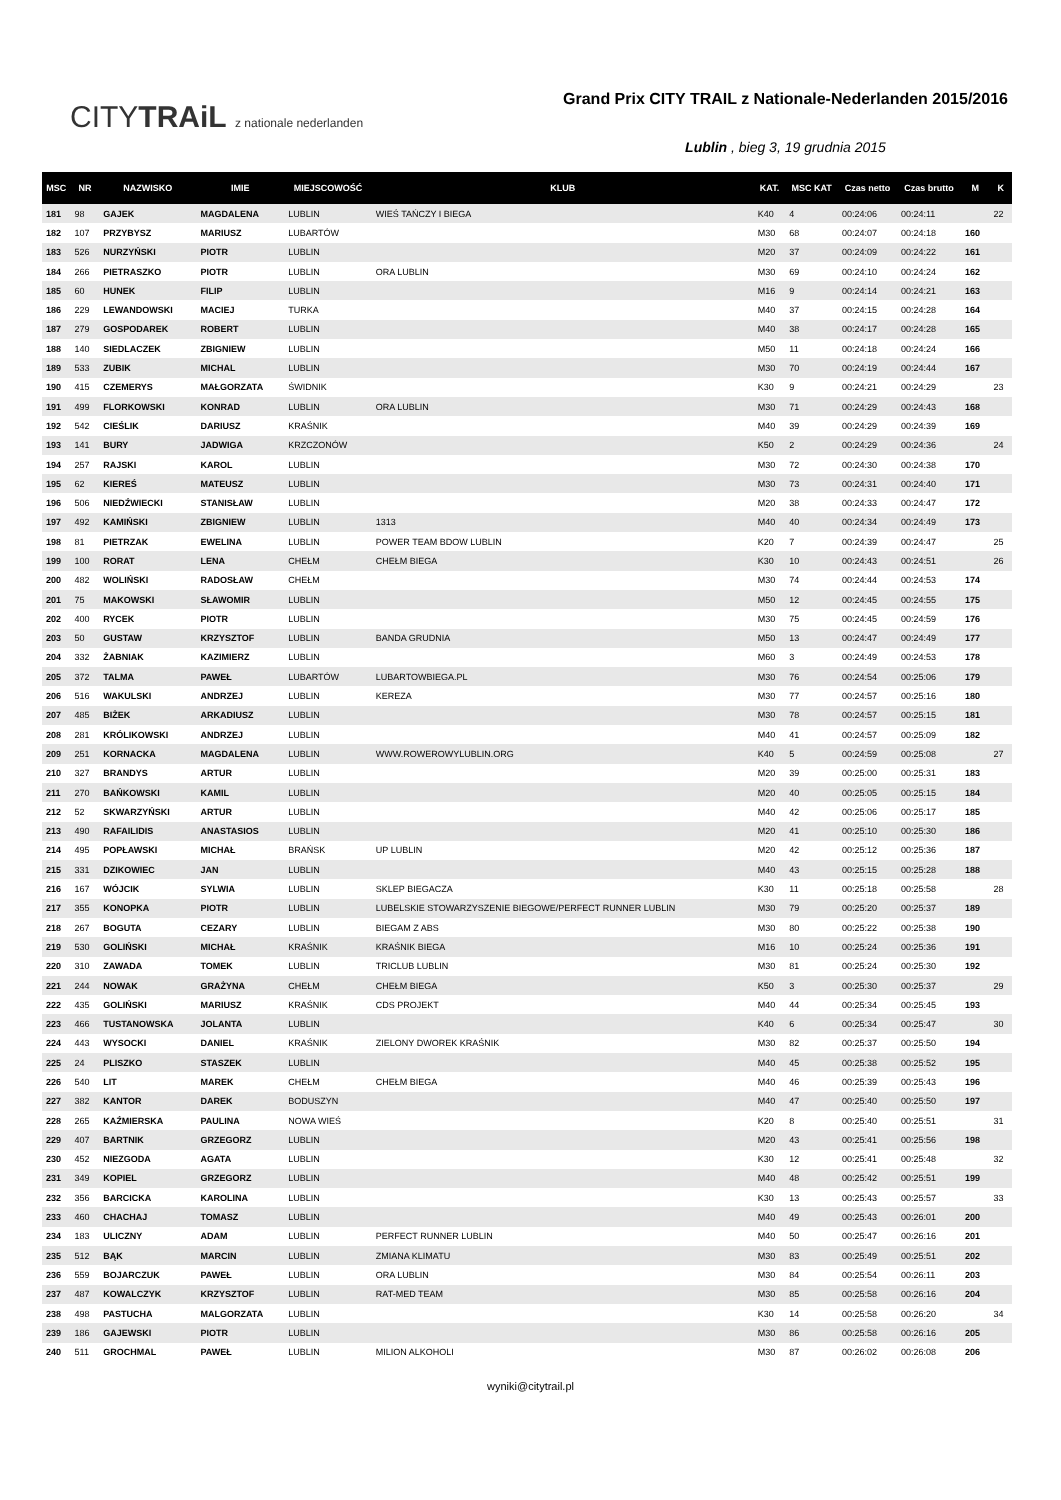CITYTRAiL z nationale nederlanden
Grand Prix CITY TRAIL z Nationale-Nederlanden 2015/2016
Lublin , bieg 3, 19 grudnia 2015
| MSC | NR | NAZWISKO | IMIE | MIEJSCOWOŚĆ | KLUB | KAT. | MSC KAT | Czas netto | Czas brutto | M | K |
| --- | --- | --- | --- | --- | --- | --- | --- | --- | --- | --- | --- |
| 181 | 98 | GAJEK | MAGDALENA | LUBLIN | WIEŚ TAŃCZY I BIEGA | K40 | 4 | 00:24:06 | 00:24:11 | | 22 |
| 182 | 107 | PRZYBYSZ | MARIUSZ | LUBARTÓW | | M30 | 68 | 00:24:07 | 00:24:18 | 160 | |
| 183 | 526 | NURZYŃSKI | PIOTR | LUBLIN | | M20 | 37 | 00:24:09 | 00:24:22 | 161 | |
| 184 | 266 | PIETRASZKO | PIOTR | LUBLIN | ORA LUBLIN | M30 | 69 | 00:24:10 | 00:24:24 | 162 | |
| 185 | 60 | HUNEK | FILIP | LUBLIN | | M16 | 9 | 00:24:14 | 00:24:21 | 163 | |
| 186 | 229 | LEWANDOWSKI | MACIEJ | TURKA | | M40 | 37 | 00:24:15 | 00:24:28 | 164 | |
| 187 | 279 | GOSPODAREK | ROBERT | LUBLIN | | M40 | 38 | 00:24:17 | 00:24:28 | 165 | |
| 188 | 140 | SIEDLACZEK | ZBIGNIEW | LUBLIN | | M50 | 11 | 00:24:18 | 00:24:24 | 166 | |
| 189 | 533 | ZUBIK | MICHAL | LUBLIN | | M30 | 70 | 00:24:19 | 00:24:44 | 167 | |
| 190 | 415 | CZEMERYS | MAŁGORZATA | ŚWIDNIK | | K30 | 9 | 00:24:21 | 00:24:29 | | 23 |
| 191 | 499 | FLORKOWSKI | KONRAD | LUBLIN | ORA LUBLIN | M30 | 71 | 00:24:29 | 00:24:43 | 168 | |
| 192 | 542 | CIEŚLIK | DARIUSZ | KRAŚNIK | | M40 | 39 | 00:24:29 | 00:24:39 | 169 | |
| 193 | 141 | BURY | JADWIGA | KRZCZONÓW | | K50 | 2 | 00:24:29 | 00:24:36 | | 24 |
| 194 | 257 | RAJSKI | KAROL | LUBLIN | | M30 | 72 | 00:24:30 | 00:24:38 | 170 | |
| 195 | 62 | KIEREŚ | MATEUSZ | LUBLIN | | M30 | 73 | 00:24:31 | 00:24:40 | 171 | |
| 196 | 506 | NIEDŹWIECKI | STANISŁAW | LUBLIN | | M20 | 38 | 00:24:33 | 00:24:47 | 172 | |
| 197 | 492 | KAMIŃSKI | ZBIGNIEW | LUBLIN | 1313 | M40 | 40 | 00:24:34 | 00:24:49 | 173 | |
| 198 | 81 | PIETRZAK | EWELINA | LUBLIN | POWER TEAM BDOW LUBLIN | K20 | 7 | 00:24:39 | 00:24:47 | | 25 |
| 199 | 100 | RORAT | LENA | CHEŁM | CHEŁM BIEGA | K30 | 10 | 00:24:43 | 00:24:51 | | 26 |
| 200 | 482 | WOLIŃSKI | RADOSŁAW | CHEŁM | | M30 | 74 | 00:24:44 | 00:24:53 | 174 | |
| 201 | 75 | MAKOWSKI | SŁAWOMIR | LUBLIN | | M50 | 12 | 00:24:45 | 00:24:55 | 175 | |
| 202 | 400 | RYCEK | PIOTR | LUBLIN | | M30 | 75 | 00:24:45 | 00:24:59 | 176 | |
| 203 | 50 | GUSTAW | KRZYSZTOF | LUBLIN | BANDA GRUDNIA | M50 | 13 | 00:24:47 | 00:24:49 | 177 | |
| 204 | 332 | ŻABNIAK | KAZIMIERZ | LUBLIN | | M60 | 3 | 00:24:49 | 00:24:53 | 178 | |
| 205 | 372 | TALMA | PAWEŁ | LUBARTÓW | LUBARTOWBIEGA.PL | M30 | 76 | 00:24:54 | 00:25:06 | 179 | |
| 206 | 516 | WAKULSKI | ANDRZEJ | LUBLIN | KEREZA | M30 | 77 | 00:24:57 | 00:25:16 | 180 | |
| 207 | 485 | BIŻEK | ARKADIUSZ | LUBLIN | | M30 | 78 | 00:24:57 | 00:25:15 | 181 | |
| 208 | 281 | KRÓLIKOWSKI | ANDRZEJ | LUBLIN | | M40 | 41 | 00:24:57 | 00:25:09 | 182 | |
| 209 | 251 | KORNACKA | MAGDALENA | LUBLIN | WWW.ROWEROWYLUBLIN.ORG | K40 | 5 | 00:24:59 | 00:25:08 | | 27 |
| 210 | 327 | BRANDYS | ARTUR | LUBLIN | | M20 | 39 | 00:25:00 | 00:25:31 | 183 | |
| 211 | 270 | BAŃKOWSKI | KAMIL | LUBLIN | | M20 | 40 | 00:25:05 | 00:25:15 | 184 | |
| 212 | 52 | SKWARZYŃSKI | ARTUR | LUBLIN | | M40 | 42 | 00:25:06 | 00:25:17 | 185 | |
| 213 | 490 | RAFAILIDIS | ANASTASIOS | LUBLIN | | M20 | 41 | 00:25:10 | 00:25:30 | 186 | |
| 214 | 495 | POPŁAWSKI | MICHAŁ | BRAŃSK | UP LUBLIN | M20 | 42 | 00:25:12 | 00:25:36 | 187 | |
| 215 | 331 | DZIKOWIEC | JAN | LUBLIN | | M40 | 43 | 00:25:15 | 00:25:28 | 188 | |
| 216 | 167 | WÓJCIK | SYLWIA | LUBLIN | SKLEP BIEGACZA | K30 | 11 | 00:25:18 | 00:25:58 | | 28 |
| 217 | 355 | KONOPKA | PIOTR | LUBLIN | LUBELSKIE STOWARZYSZENIE BIEGOWE/PERFECT RUNNER LUBLIN | M30 | 79 | 00:25:20 | 00:25:37 | 189 | |
| 218 | 267 | BOGUTA | CEZARY | LUBLIN | BIEGAM Z ABS | M30 | 80 | 00:25:22 | 00:25:38 | 190 | |
| 219 | 530 | GOLIŃSKI | MICHAŁ | KRAŚNIK | KRAŚNIK BIEGA | M16 | 10 | 00:25:24 | 00:25:36 | 191 | |
| 220 | 310 | ZAWADA | TOMEK | LUBLIN | TRICLUB LUBLIN | M30 | 81 | 00:25:24 | 00:25:30 | 192 | |
| 221 | 244 | NOWAK | GRAŻYNA | CHEŁM | CHEŁM BIEGA | K50 | 3 | 00:25:30 | 00:25:37 | | 29 |
| 222 | 435 | GOLIŃSKI | MARIUSZ | KRAŚNIK | CDS PROJEKT | M40 | 44 | 00:25:34 | 00:25:45 | 193 | |
| 223 | 466 | TUSTANOWSKA | JOLANTA | LUBLIN | | K40 | 6 | 00:25:34 | 00:25:47 | | 30 |
| 224 | 443 | WYSOCKI | DANIEL | KRAŚNIK | ZIELONY DWOREK KRAŚNIK | M30 | 82 | 00:25:37 | 00:25:50 | 194 | |
| 225 | 24 | PLISZKO | STASZEK | LUBLIN | | M40 | 45 | 00:25:38 | 00:25:52 | 195 | |
| 226 | 540 | LIT | MAREK | CHEŁM | CHEŁM BIEGA | M40 | 46 | 00:25:39 | 00:25:43 | 196 | |
| 227 | 382 | KANTOR | DAREK | BODUSZYN | | M40 | 47 | 00:25:40 | 00:25:50 | 197 | |
| 228 | 265 | KAŹMIERSKA | PAULINA | NOWA WIEŚ | | K20 | 8 | 00:25:40 | 00:25:51 | | 31 |
| 229 | 407 | BARTNIK | GRZEGORZ | LUBLIN | | M20 | 43 | 00:25:41 | 00:25:56 | 198 | |
| 230 | 452 | NIEZGODA | AGATA | LUBLIN | | K30 | 12 | 00:25:41 | 00:25:48 | | 32 |
| 231 | 349 | KOPIEL | GRZEGORZ | LUBLIN | | M40 | 48 | 00:25:42 | 00:25:51 | 199 | |
| 232 | 356 | BARCICKA | KAROLINA | LUBLIN | | K30 | 13 | 00:25:43 | 00:25:57 | | 33 |
| 233 | 460 | CHACHAJ | TOMASZ | LUBLIN | | M40 | 49 | 00:25:43 | 00:26:01 | 200 | |
| 234 | 183 | ULICZNY | ADAM | LUBLIN | PERFECT RUNNER LUBLIN | M40 | 50 | 00:25:47 | 00:26:16 | 201 | |
| 235 | 512 | BĄK | MARCIN | LUBLIN | ZMIANA KLIMATU | M30 | 83 | 00:25:49 | 00:25:51 | 202 | |
| 236 | 559 | BOJARCZUK | PAWEŁ | LUBLIN | ORA LUBLIN | M30 | 84 | 00:25:54 | 00:26:11 | 203 | |
| 237 | 487 | KOWALCZYK | KRZYSZTOF | LUBLIN | RAT-MED TEAM | M30 | 85 | 00:25:58 | 00:26:16 | 204 | |
| 238 | 498 | PASTUCHA | MALGORZATA | LUBLIN | | K30 | 14 | 00:25:58 | 00:26:20 | | 34 |
| 239 | 186 | GAJEWSKI | PIOTR | LUBLIN | | M30 | 86 | 00:25:58 | 00:26:16 | 205 | |
| 240 | 511 | GROCHMAL | PAWEŁ | LUBLIN | MILION ALKOHOLI | M30 | 87 | 00:26:02 | 00:26:08 | 206 | |
wyniki@citytrail.pl